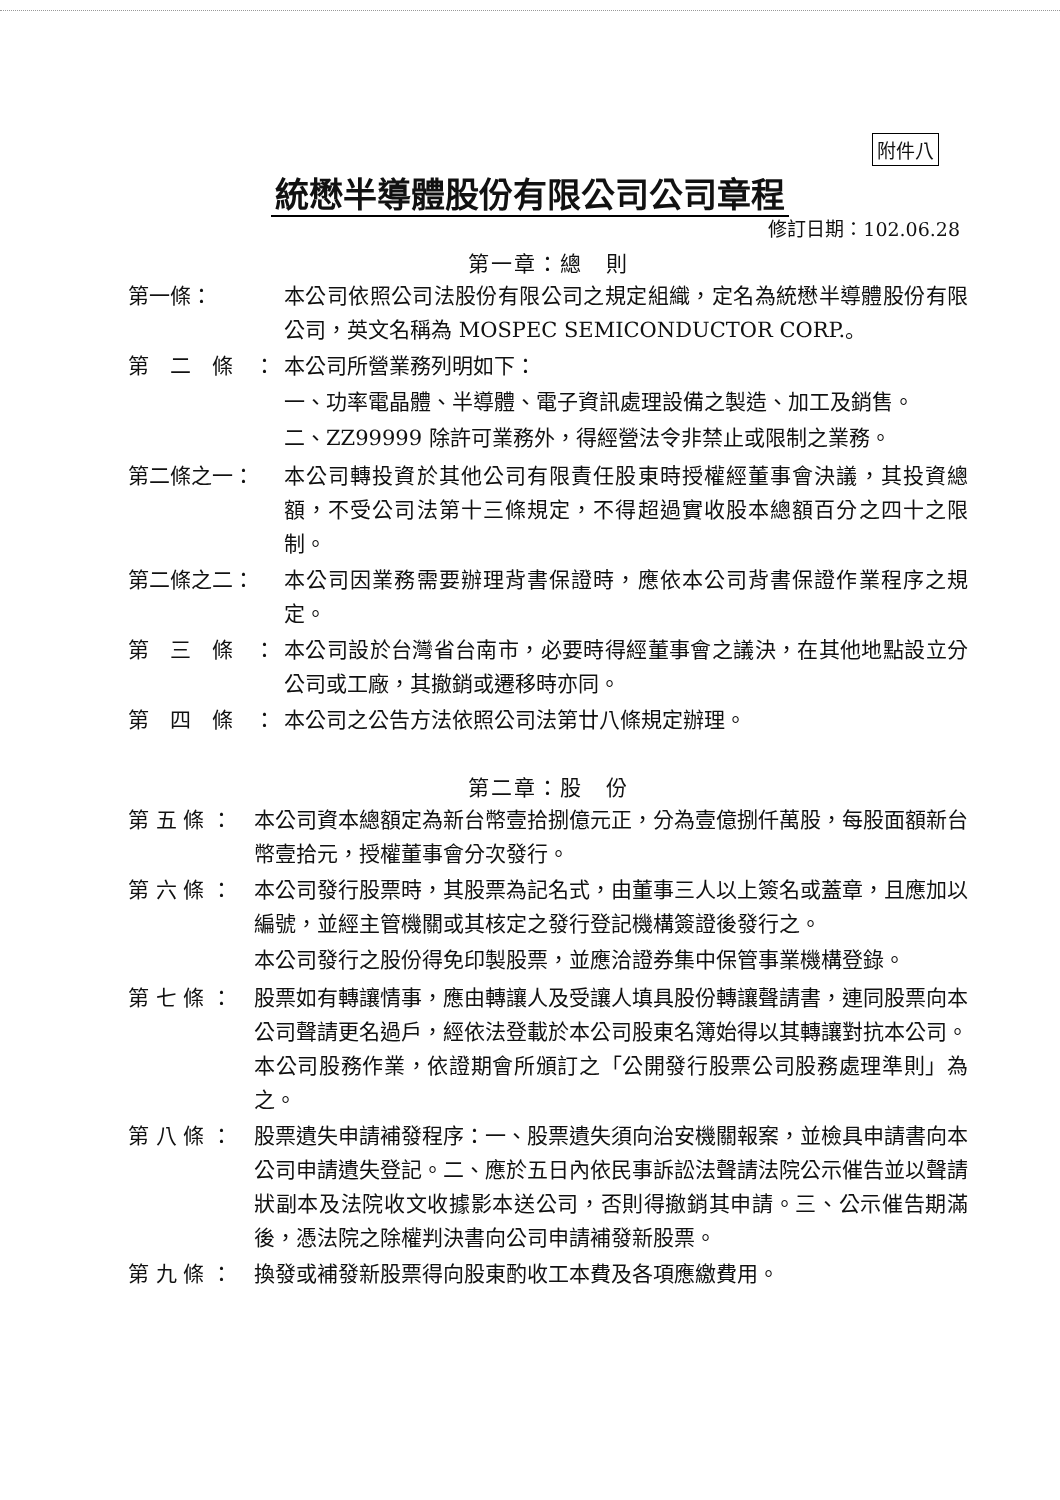附件八
統懋半導體股份有限公司公司章程
修訂日期：102.06.28
第一章：總　則
第一條： 本公司依照公司法股份有限公司之規定組織，定名為統懋半導體股份有限公司，英文名稱為 MOSPEC SEMICONDUCTOR CORP.。
第　二　條　： 本公司所營業務列明如下：
一、功率電晶體、半導體、電子資訊處理設備之製造、加工及銷售。
二、ZZ99999 除許可業務外，得經營法令非禁止或限制之業務。
第二條之一： 本公司轉投資於其他公司有限責任股東時授權經董事會決議，其投資總額，不受公司法第十三條規定，不得超過實收股本總額百分之四十之限制。
第二條之二： 本公司因業務需要辦理背書保證時，應依本公司背書保證作業程序之規定。
第　三　條　： 本公司設於台灣省台南市，必要時得經董事會之議決，在其他地點設立分公司或工廠，其撤銷或遷移時亦同。
第　四　條　： 本公司之公告方法依照公司法第廿八條規定辦理。
第二章：股　份
第 五 條 ： 本公司資本總額定為新台幣壹拾捌億元正，分為壹億捌仟萬股，每股面額新台幣壹拾元，授權董事會分次發行。
第 六 條 ： 本公司發行股票時，其股票為記名式，由董事三人以上簽名或蓋章，且應加以編號，並經主管機關或其核定之發行登記機構簽證後發行之。
本公司發行之股份得免印製股票，並應洽證券集中保管事業機構登錄。
第 七 條 ： 股票如有轉讓情事，應由轉讓人及受讓人填具股份轉讓聲請書，連同股票向本公司聲請更名過戶，經依法登載於本公司股東名簿始得以其轉讓對抗本公司。本公司股務作業，依證期會所頒訂之「公開發行股票公司股務處理準則」為之。
第 八 條 ： 股票遺失申請補發程序：一、股票遺失須向治安機關報案，並檢具申請書向本公司申請遺失登記。二、應於五日內依民事訴訟法聲請法院公示催告並以聲請狀副本及法院收文收據影本送公司，否則得撤銷其申請。三、公示催告期滿後，憑法院之除權判決書向公司申請補發新股票。
第 九 條 ： 換發或補發新股票得向股東酌收工本費及各項應繳費用。